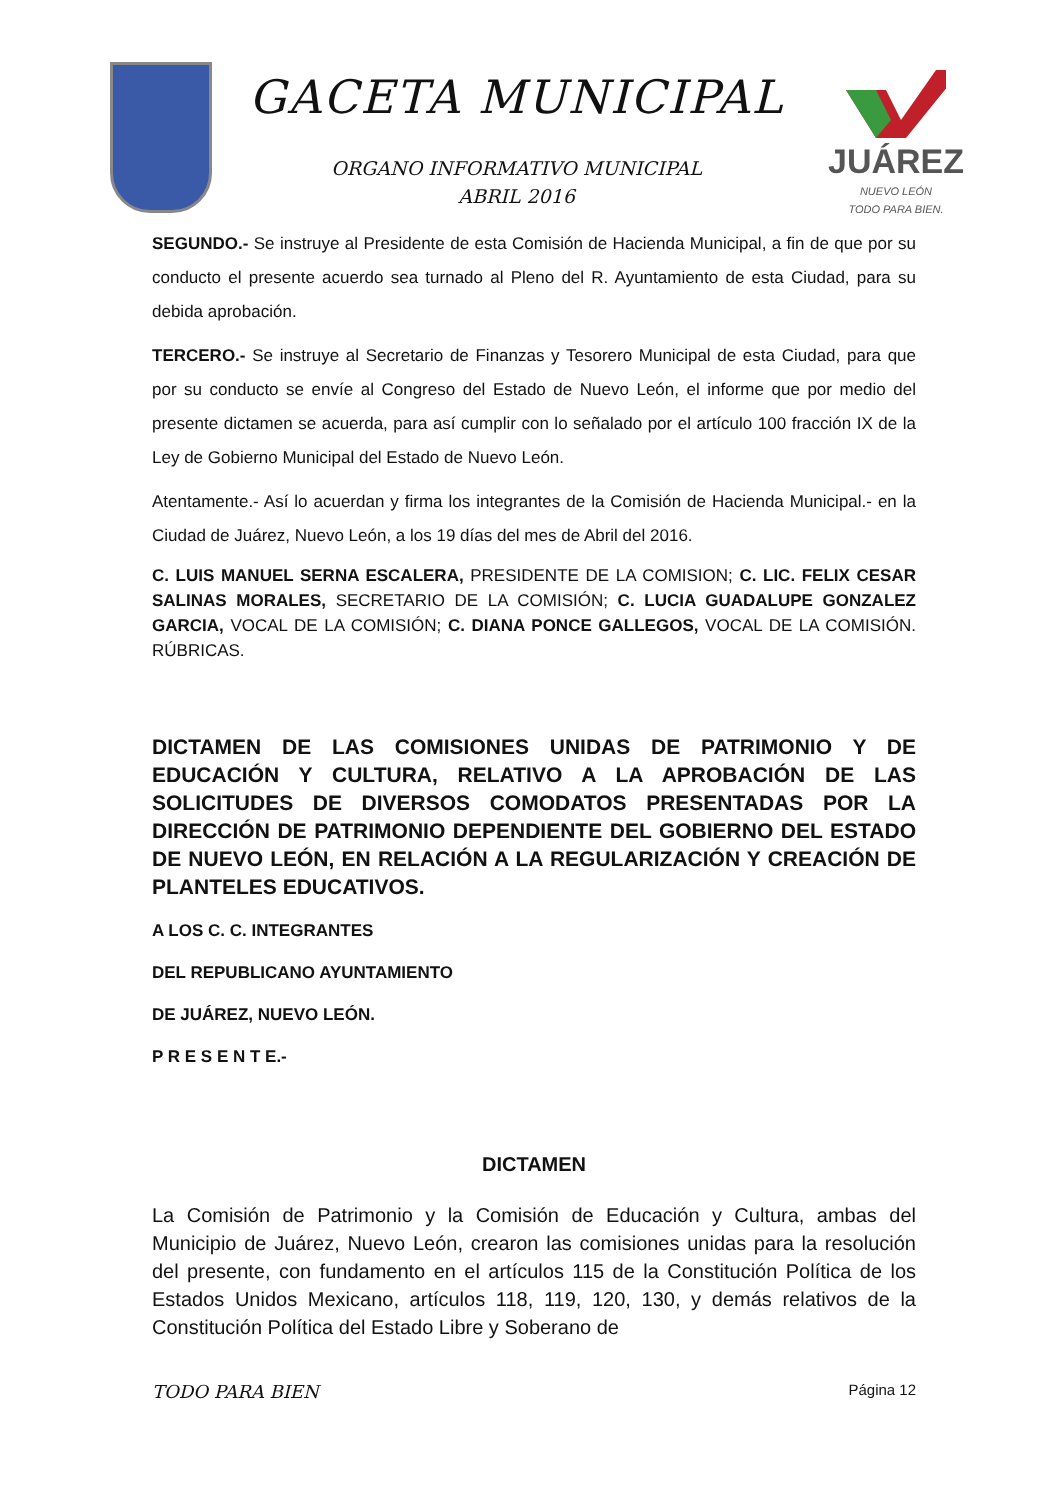GACETA MUNICIPAL
ORGANO INFORMATIVO MUNICIPAL
ABRIL 2016
JUÁREZ
NUEVO LEÓN
TODO PARA BIEN.
SEGUNDO.- Se instruye al Presidente de esta Comisión de Hacienda Municipal, a fin de que por su conducto el presente acuerdo sea turnado al Pleno del R. Ayuntamiento de esta Ciudad, para su debida aprobación.
TERCERO.- Se instruye al Secretario de Finanzas y Tesorero Municipal de esta Ciudad, para que por su conducto se envíe al Congreso del Estado de Nuevo León, el informe que por medio del presente dictamen se acuerda, para así cumplir con lo señalado por el artículo 100 fracción IX de la Ley de Gobierno Municipal del Estado de Nuevo León.
Atentamente.- Así lo acuerdan y firma los integrantes de la Comisión de Hacienda Municipal.- en la Ciudad de Juárez, Nuevo León, a los 19 días del mes de Abril del 2016.
C. LUIS MANUEL SERNA ESCALERA, PRESIDENTE DE LA COMISION; C. LIC. FELIX CESAR SALINAS MORALES, SECRETARIO DE LA COMISIÓN; C. LUCIA GUADALUPE GONZALEZ GARCIA, VOCAL DE LA COMISIÓN; C. DIANA PONCE GALLEGOS, VOCAL DE LA COMISIÓN. RÚBRICAS.
DICTAMEN DE LAS COMISIONES UNIDAS DE PATRIMONIO Y DE EDUCACIÓN Y CULTURA, RELATIVO A LA APROBACIÓN DE LAS SOLICITUDES DE DIVERSOS COMODATOS PRESENTADAS POR LA DIRECCIÓN DE PATRIMONIO DEPENDIENTE DEL GOBIERNO DEL ESTADO DE NUEVO LEÓN, EN RELACIÓN A LA REGULARIZACIÓN Y CREACIÓN DE PLANTELES EDUCATIVOS.
A LOS C. C. INTEGRANTES
DEL REPUBLICANO AYUNTAMIENTO
DE JUÁREZ, NUEVO LEÓN.
P R E S E N T E.-
DICTAMEN
La Comisión de Patrimonio y la Comisión de Educación y Cultura, ambas del Municipio de Juárez, Nuevo León, crearon las comisiones unidas para la resolución del presente, con fundamento en el artículos 115 de la Constitución Política de los Estados Unidos Mexicano, artículos 118, 119, 120, 130, y demás relativos de la Constitución Política del Estado Libre y Soberano de
TODO PARA BIEN Página 12